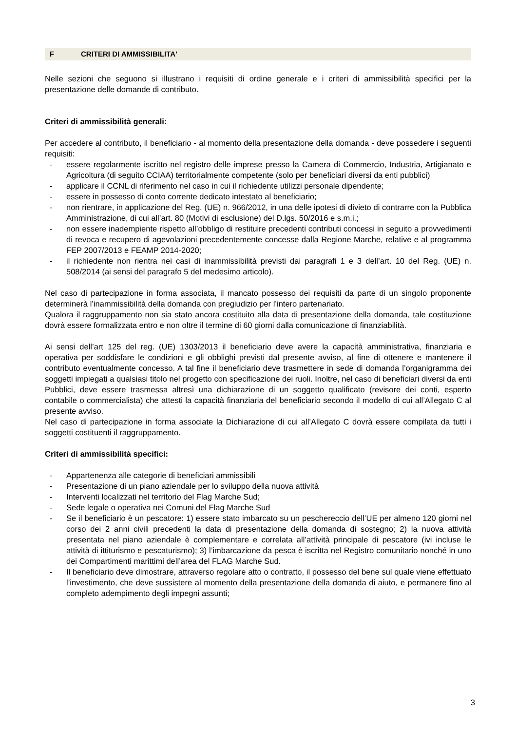F CRITERI DI AMMISSIBILITA'
Nelle sezioni che seguono si illustrano i requisiti di ordine generale e i criteri di ammissibilità specifici per la presentazione delle domande di contributo.
Criteri di ammissibilità generali:
Per accedere al contributo, il beneficiario - al momento della presentazione della domanda - deve possedere i seguenti requisiti:
- essere regolarmente iscritto nel registro delle imprese presso la Camera di Commercio, Industria, Artigianato e Agricoltura (di seguito CCIAA) territorialmente competente (solo per beneficiari diversi da enti pubblici)
- applicare il CCNL di riferimento nel caso in cui il richiedente utilizzi personale dipendente;
- essere in possesso di conto corrente dedicato intestato al beneficiario;
- non rientrare, in applicazione del Reg. (UE) n. 966/2012, in una delle ipotesi di divieto di contrarre con la Pubblica Amministrazione, di cui all’art. 80 (Motivi di esclusione) del D.lgs. 50/2016 e s.m.i.;
- non essere inadempiente rispetto all’obbligo di restituire precedenti contributi concessi in seguito a provvedimenti di revoca e recupero di agevolazioni precedentemente concesse dalla Regione Marche, relative e al programma FEP 2007/2013 e FEAMP 2014-2020;
- il richiedente non rientra nei casi di inammissibilità previsti dai paragrafi 1 e 3 dell’art. 10 del Reg. (UE) n. 508/2014 (ai sensi del paragrafo 5 del medesimo articolo).
Nel caso di partecipazione in forma associata, il mancato possesso dei requisiti da parte di un singolo proponente determinerà l’inammissibilità della domanda con pregiudizio per l’intero partenariato.
Qualora il raggruppamento non sia stato ancora costituito alla data di presentazione della domanda, tale costituzione dovrà essere formalizzata entro e non oltre il termine di 60 giorni dalla comunicazione di finanziabilità.
Ai sensi dell’art 125 del reg. (UE) 1303/2013 il beneficiario deve avere la capacità amministrativa, finanziaria e operativa per soddisfare le condizioni e gli obblighi previsti dal presente avviso, al fine di ottenere e mantenere il contributo eventualmente concesso. A tal fine il beneficiario deve trasmettere in sede di domanda l’organigramma dei soggetti impiegati a qualsiasi titolo nel progetto con specificazione dei ruoli. Inoltre, nel caso di beneficiari diversi da enti Pubblici, deve essere trasmessa altresì una dichiarazione di un soggetto qualificato (revisore dei conti, esperto contabile o commercialista) che attesti la capacità finanziaria del beneficiario secondo il modello di cui all’Allegato C al presente avviso.
Nel caso di partecipazione in forma associate la Dichiarazione di cui all’Allegato C dovrà essere compilata da tutti i soggetti costituenti il raggruppamento.
Criteri di ammissibilità specifici:
- Appartenenza alle categorie di beneficiari ammissibili
- Presentazione di un piano aziendale per lo sviluppo della nuova attività
- Interventi localizzati nel territorio del Flag Marche Sud;
- Sede legale o operativa nei Comuni del Flag Marche Sud
- Se il beneficiario è un pescatore: 1) essere stato imbarcato su un peschereccio dell’UE per almeno 120 giorni nel corso dei 2 anni civili precedenti la data di presentazione della domanda di sostegno; 2) la nuova attività presentata nel piano aziendale è complementare e correlata all’attività principale di pescatore (ivi incluse le attività di ittiturismo e pescaturismo); 3) l’imbarcazione da pesca è iscritta nel Registro comunitario nonché in uno dei Compartimenti marittimi dell’area del FLAG Marche Sud.
- Il beneficiario deve dimostrare, attraverso regolare atto o contratto, il possesso del bene sul quale viene effettuato l’investimento, che deve sussistere al momento della presentazione della domanda di aiuto, e permanere fino al completo adempimento degli impegni assunti;
3